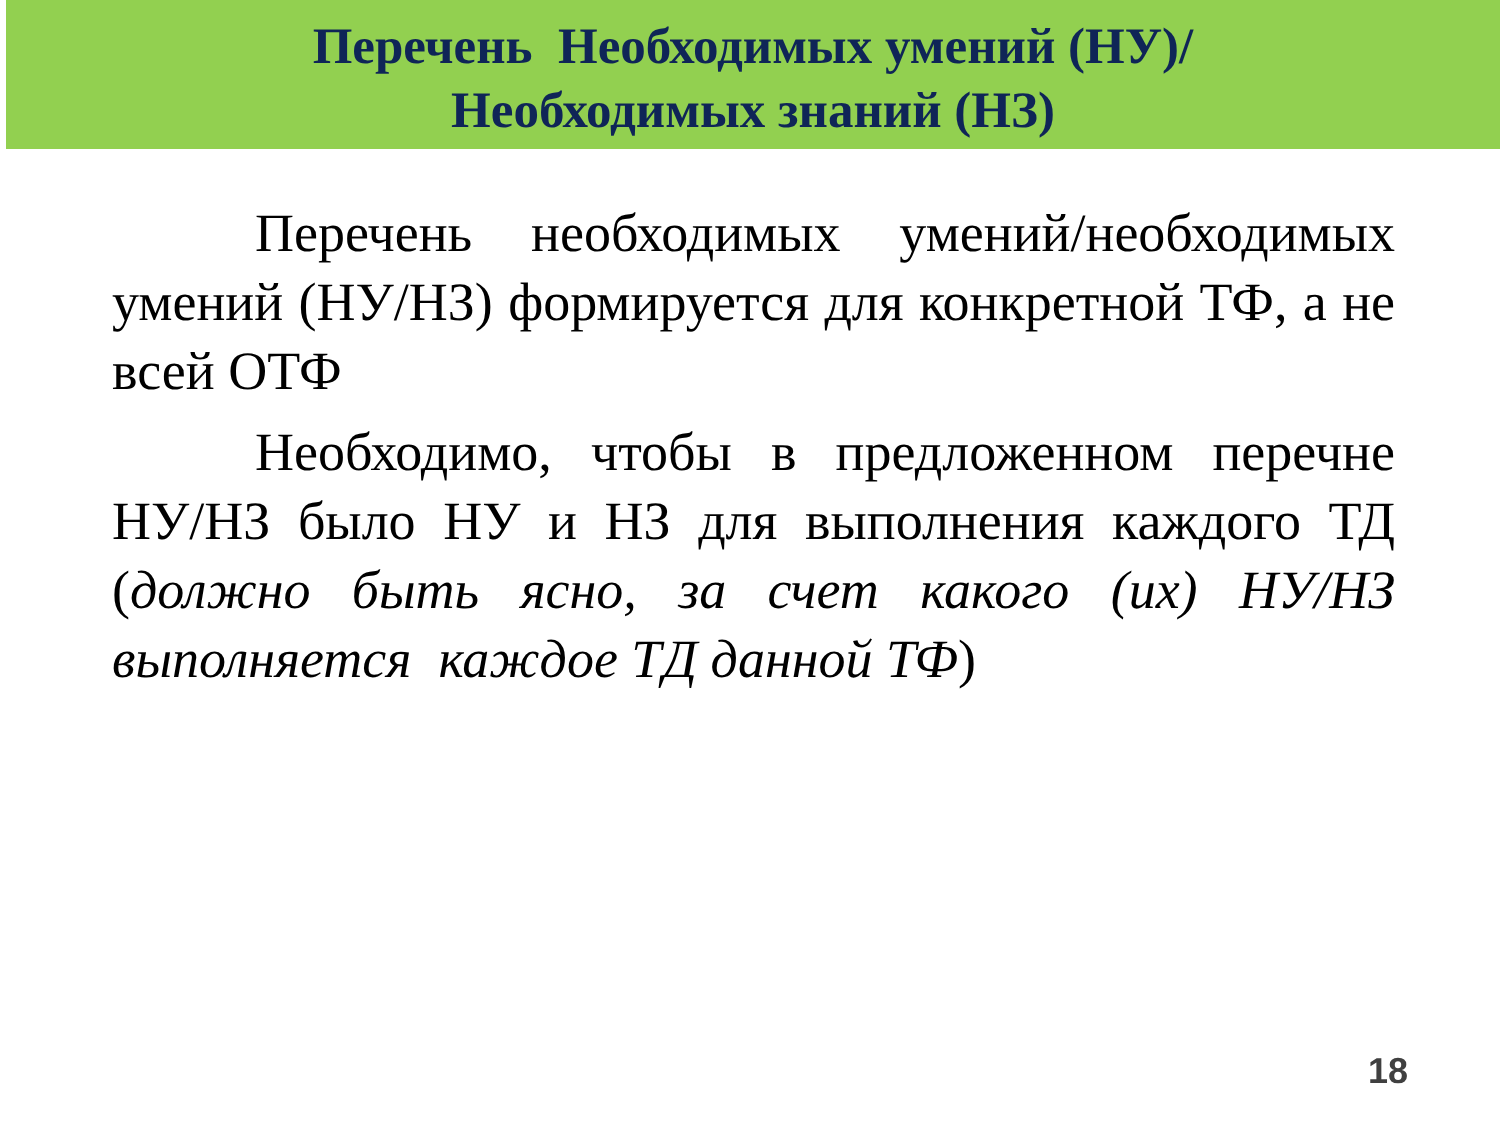Перечень Необходимых умений (НУ)/
Необходимых знаний (НЗ)
Перечень необходимых умений/необходимых умений (НУ/НЗ) формируется для конкретной ТФ, а не всей ОТФ
Необходимо, чтобы в предложенном перечне НУ/НЗ было НУ и НЗ для выполнения каждого ТД (должно быть ясно, за счет какого (их) НУ/НЗ выполняется каждое ТД данной ТФ)
18